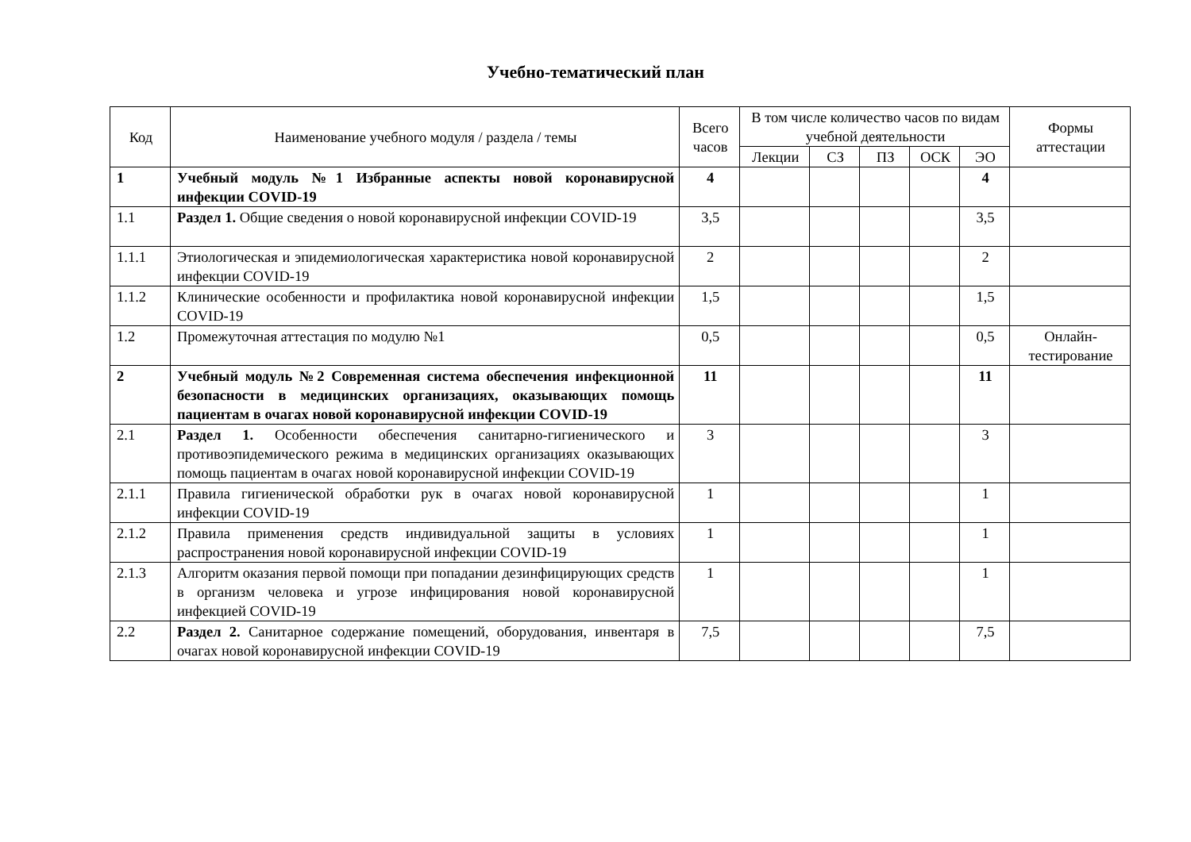Учебно-тематический план
| Код | Наименование учебного модуля / раздела / темы | Всего часов | В том числе количество часов по видам учебной деятельности | | | | | Формы аттестации |
| --- | --- | --- | --- | --- | --- | --- | --- | --- |
| | | | Лекции | СЗ | ПЗ | ОСК | ЭО | |
| 1 | Учебный модуль №1 Избранные аспекты новой коронавирусной инфекции COVID-19 | 4 | | | | | 4 | |
| 1.1 | Раздел 1. Общие сведения о новой коронавирусной инфекции COVID-19 | 3,5 | | | | | 3,5 | |
| 1.1.1 | Этиологическая и эпидемиологическая характеристика новой коронавирусной инфекции COVID-19 | 2 | | | | | 2 | |
| 1.1.2 | Клинические особенности и профилактика новой коронавирусной инфекции COVID-19 | 1,5 | | | | | 1,5 | |
| 1.2 | Промежуточная аттестация по модулю №1 | 0,5 | | | | | 0,5 | Онлайн-тестирование |
| 2 | Учебный модуль №2 Современная система обеспечения инфекционной безопасности в медицинских организациях, оказывающих помощь пациентам в очагах новой коронавирусной инфекции COVID-19 | 11 | | | | | 11 | |
| 2.1 | Раздел 1. Особенности обеспечения санитарно-гигиенического и противоэпидемического режима в медицинских организациях оказывающих помощь пациентам в очагах новой коронавирусной инфекции COVID-19 | 3 | | | | | 3 | |
| 2.1.1 | Правила гигиенической обработки рук в очагах новой коронавирусной инфекции COVID-19 | 1 | | | | | 1 | |
| 2.1.2 | Правила применения средств индивидуальной защиты в условиях распространения новой коронавирусной инфекции COVID-19 | 1 | | | | | 1 | |
| 2.1.3 | Алгоритм оказания первой помощи при попадании дезинфицирующих средств в организм человека и угрозе инфицирования новой коронавирусной инфекцией COVID-19 | 1 | | | | | 1 | |
| 2.2 | Раздел 2. Санитарное содержание помещений, оборудования, инвентаря в очагах новой коронавирусной инфекции COVID-19 | 7,5 | | | | | 7,5 | |